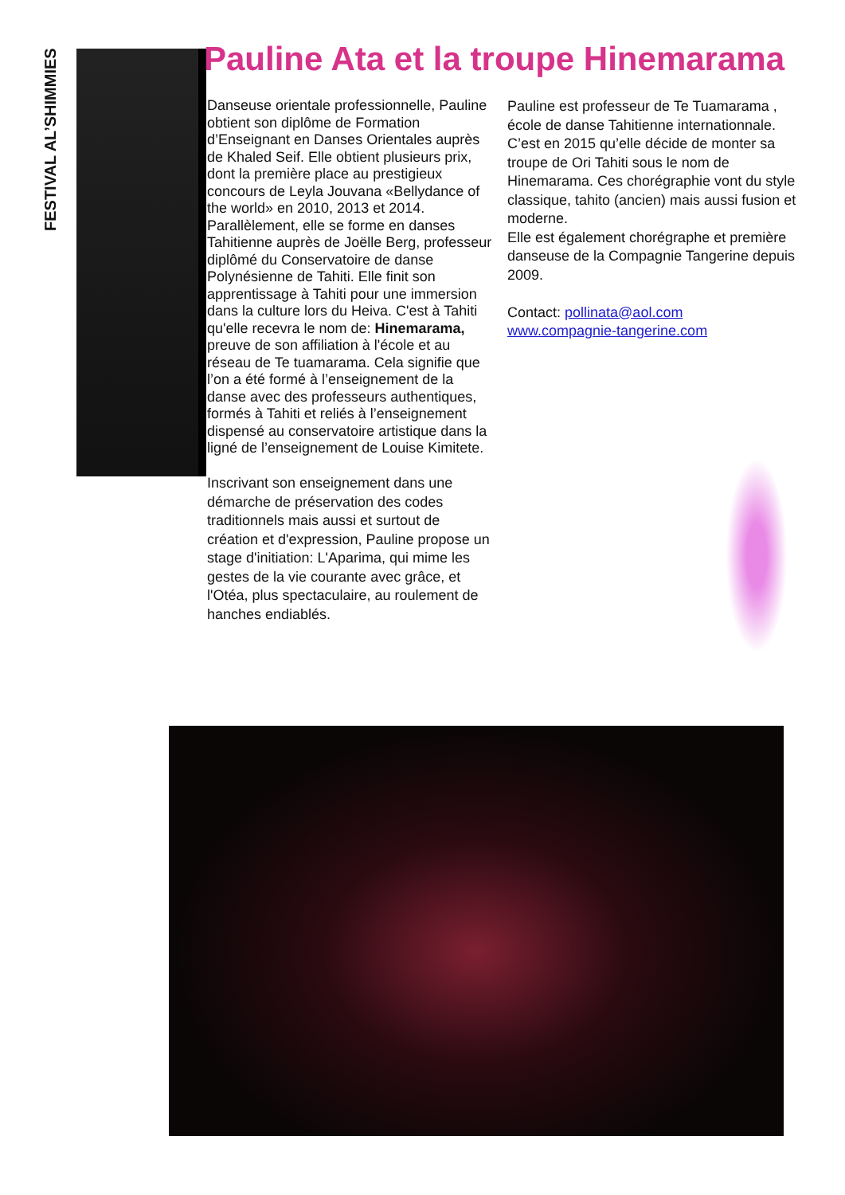FESTIVAL AL’SHIMMIES
Pauline Ata et la troupe Hinemarama
Danseuse orientale professionnelle, Pauline obtient son diplôme de Formation d’Enseignant en Danses Orientales auprès de Khaled Seif. Elle obtient plusieurs prix, dont la première place au prestigieux concours de Leyla Jouvana «Bellydance of the world» en 2010, 2013 et 2014.
Parallèlement, elle se forme en danses Tahitienne auprès de Joëlle Berg, professeur diplômé du Conservatoire de danse Polynésienne de Tahiti. Elle finit son apprentissage à Tahiti pour une immersion dans la culture lors du Heiva. C'est à Tahiti qu'elle recevra le nom de: Hinemarama, preuve de son affiliation à l'école et au réseau de Te tuamarama. Cela signifie que l’on a été formé à l’enseignement de la danse avec des professeurs authentiques, formés à Tahiti et reliés à l’enseignement dispensé au conservatoire artistique dans la ligné de l’enseignement de Louise Kimitete.
Inscrivant son enseignement dans une démarche de préservation des codes traditionnels mais aussi et surtout de création et d'expression, Pauline propose un stage d'initiation: L'Aparima, qui mime les gestes de la vie courante avec grâce, et l'Otéa, plus spectaculaire, au roulement de hanches endiablés.
Pauline est professeur de Te Tuamarama , école de danse Tahitienne internationnale.
C’est en 2015 qu’elle décide de monter sa troupe de Ori Tahiti sous le nom de Hinemarama. Ces chorégraphie vont du style classique, tahito (ancien) mais aussi fusion et moderne.
Elle est également chorégraphe et première danseuse de la Compagnie Tangerine depuis 2009.
Contact: pollinata@aol.com
www.compagnie-tangerine.com